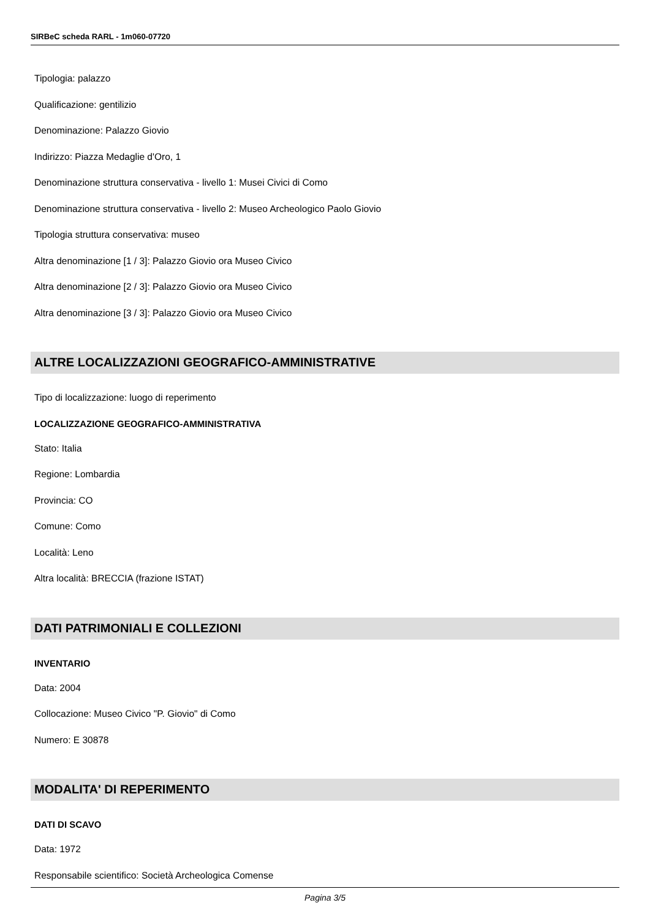SIRBeC scheda RARL - 1m060-07720
Tipologia: palazzo
Qualificazione: gentilizio
Denominazione: Palazzo Giovio
Indirizzo: Piazza Medaglie d'Oro, 1
Denominazione struttura conservativa - livello 1: Musei Civici di Como
Denominazione struttura conservativa - livello 2: Museo Archeologico Paolo Giovio
Tipologia struttura conservativa: museo
Altra denominazione [1 / 3]: Palazzo Giovio ora Museo Civico
Altra denominazione [2 / 3]: Palazzo Giovio ora Museo Civico
Altra denominazione [3 / 3]: Palazzo Giovio ora Museo Civico
ALTRE LOCALIZZAZIONI GEOGRAFICO-AMMINISTRATIVE
Tipo di localizzazione: luogo di reperimento
LOCALIZZAZIONE GEOGRAFICO-AMMINISTRATIVA
Stato: Italia
Regione: Lombardia
Provincia: CO
Comune: Como
Località: Leno
Altra località: BRECCIA (frazione ISTAT)
DATI PATRIMONIALI E COLLEZIONI
INVENTARIO
Data: 2004
Collocazione: Museo Civico "P. Giovio" di Como
Numero: E 30878
MODALITA' DI REPERIMENTO
DATI DI SCAVO
Data: 1972
Responsabile scientifico: Società Archeologica Comense
Pagina 3/5